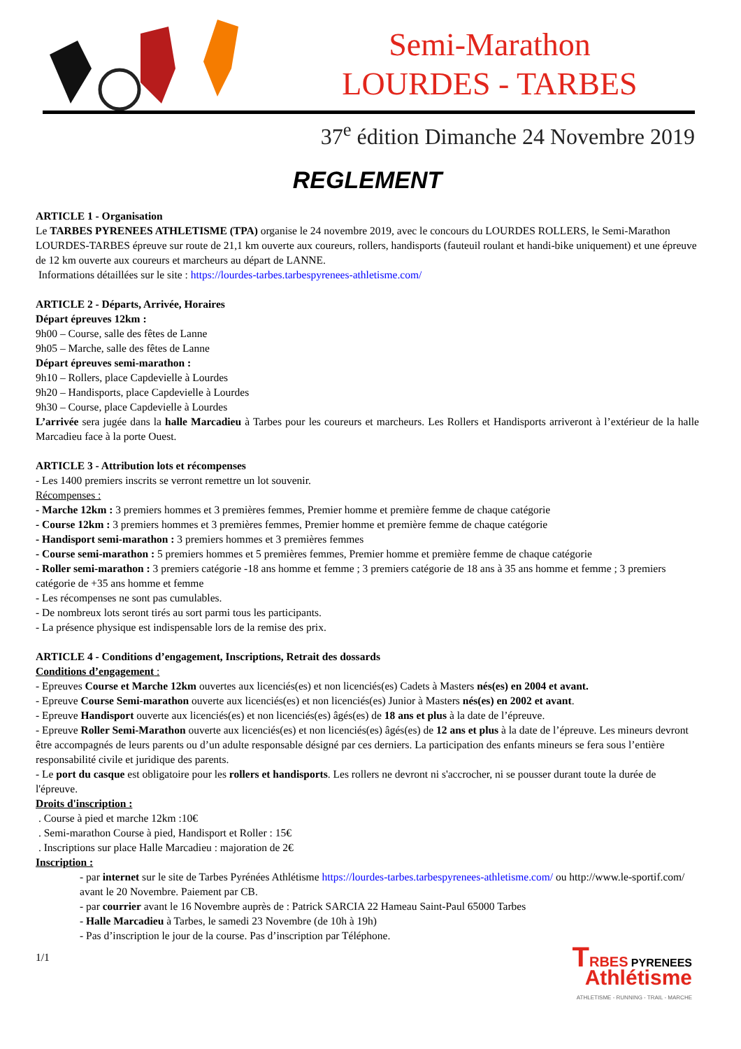Semi-Marathon
LOURDES - TARBES
37<sup>e</sup> édition Dimanche 24 Novembre 2019
REGLEMENT
ARTICLE 1 - Organisation
Le TARBES PYRENEES ATHLETISME (TPA) organise le 24 novembre 2019, avec le concours du LOURDES ROLLERS, le Semi-Marathon LOURDES-TARBES épreuve sur route de 21,1 km ouverte aux coureurs, rollers, handisports (fauteuil roulant et handi-bike uniquement) et une épreuve de 12 km ouverte aux coureurs et marcheurs au départ de LANNE.
Informations détaillées sur le site : https://lourdes-tarbes.tarbespyrenees-athletisme.com/
ARTICLE 2 - Départs, Arrivée, Horaires
Départ épreuves 12km :
9h00 – Course, salle des fêtes de Lanne
9h05 – Marche, salle des fêtes de Lanne
Départ épreuves semi-marathon :
9h10 – Rollers, place Capdevielle à Lourdes
9h20 – Handisports, place Capdevielle à Lourdes
9h30 – Course, place Capdevielle à Lourdes
L’arrivée sera jugée dans la halle Marcadieu à Tarbes pour les coureurs et marcheurs. Les Rollers et Handisports arriveront à l’extérieur de la halle Marcadieu face à la porte Ouest.
ARTICLE 3 - Attribution lots et récompenses
- Les 1400 premiers inscrits se verront remettre un lot souvenir.
Récompenses :
- Marche 12km : 3 premiers hommes et 3 premières femmes, Premier homme et première femme de chaque catégorie
- Course 12km : 3 premiers hommes et 3 premières femmes, Premier homme et première femme de chaque catégorie
- Handisport semi-marathon : 3 premiers hommes et 3 premières femmes
- Course semi-marathon : 5 premiers hommes et 5 premières femmes, Premier homme et première femme de chaque catégorie
- Roller semi-marathon : 3 premiers catégorie -18 ans homme et femme ; 3 premiers catégorie de 18 ans à 35 ans homme et femme ; 3 premiers catégorie de +35 ans homme et femme
- Les récompenses ne sont pas cumulables.
- De nombreux lots seront tirés au sort parmi tous les participants.
- La présence physique est indispensable lors de la remise des prix.
ARTICLE 4 - Conditions d’engagement, Inscriptions, Retrait des dossards
Conditions d’engagement :
- Epreuves Course et Marche 12km ouvertes aux licenciés(es) et non licenciés(es) Cadets à Masters nés(es) en 2004 et avant.
- Epreuve Course Semi-marathon ouverte aux licenciés(es) et non licenciés(es) Junior à Masters nés(es) en 2002 et avant.
- Epreuve Handisport ouverte aux licenciés(es) et non licenciés(es) âgés(es) de 18 ans et plus à la date de l’épreuve.
- Epreuve Roller Semi-Marathon ouverte aux licenciés(es) et non licenciés(es) âgés(es) de 12 ans et plus à la date de l’épreuve. Les mineurs devront être accompagnés de leurs parents ou d’un adulte responsable désigné par ces derniers. La participation des enfants mineurs se fera sous l’entière responsabilité civile et juridique des parents.
- Le port du casque est obligatoire pour les rollers et handisports. Les rollers ne devront ni s'accrocher, ni se pousser durant toute la durée de l'épreuve.
Droits d'inscription :
. Course à pied et marche 12km :10€
. Semi-marathon Course à pied, Handisport et Roller : 15€
. Inscriptions sur place Halle Marcadieu : majoration de 2€
Inscription :
- par internet sur le site de Tarbes Pyrénées Athlétisme https://lourdes-tarbes.tarbespyrenees-athletisme.com/ ou http://www.le-sportif.com/ avant le 20 Novembre. Paiement par CB.
- par courrier avant le 16 Novembre auprès de : Patrick SARCIA 22 Hameau Saint-Paul 65000 Tarbes
- Halle Marcadieu à Tarbes, le samedi 23 Novembre (de 10h à 19h)
- Pas d’inscription le jour de la course. Pas d’inscription par Téléphone.
1/1
TRBES PYRENEES
Athlétisme
ATHLETISME - RUNNING - TRAIL - MARCHE